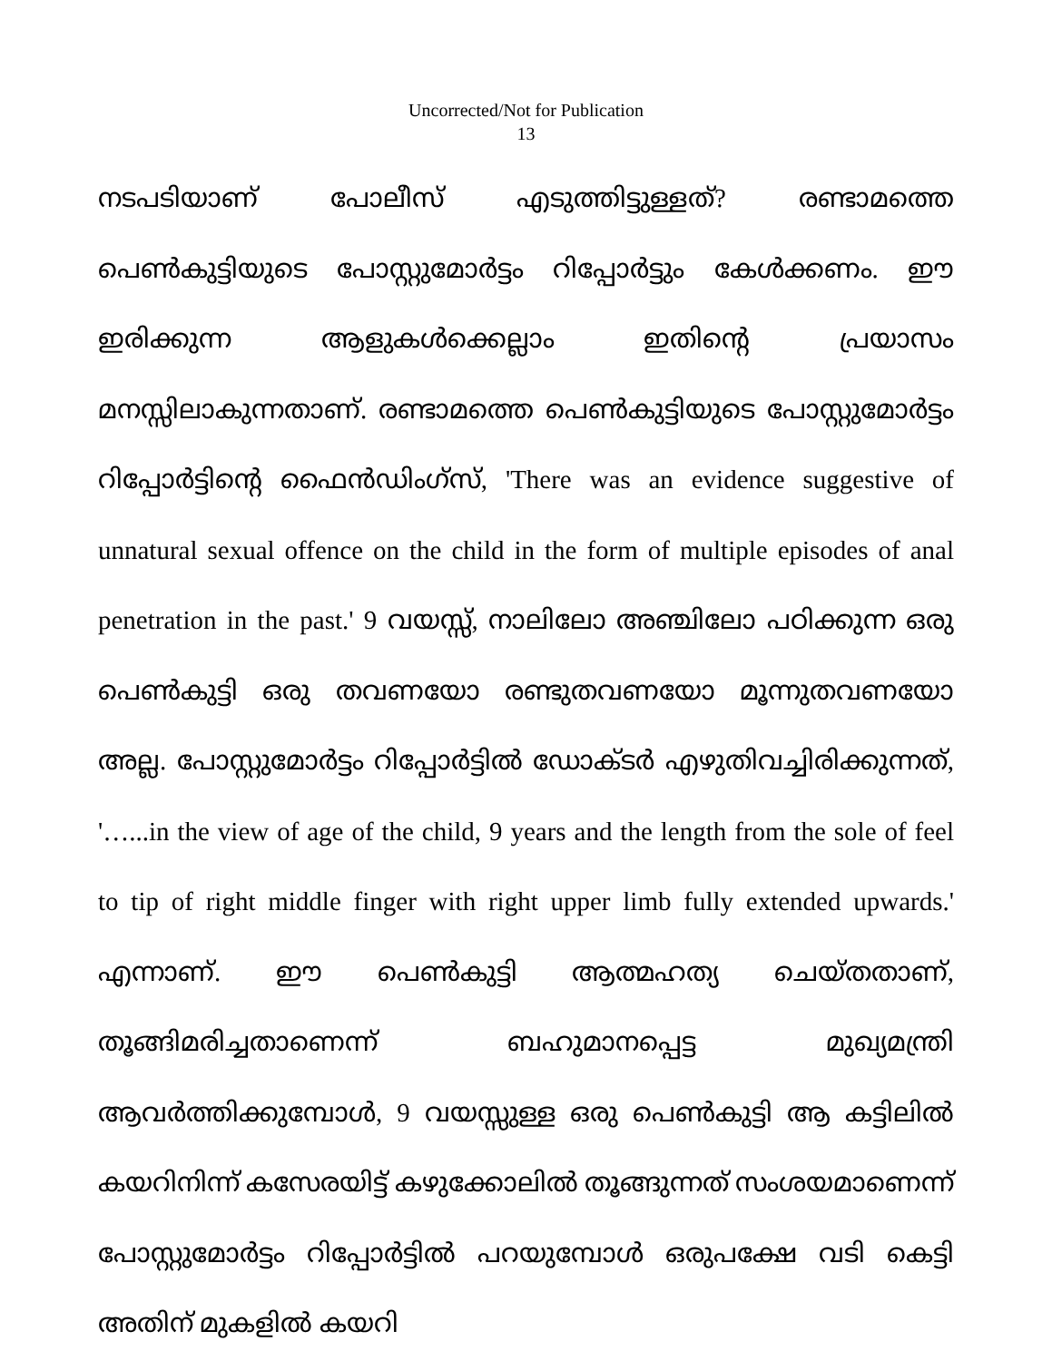Uncorrected/Not for Publication
13
നടപടിയാണ് പോലീസ് എടുത്തിട്ടുള്ളത്? രണ്ടാമത്തെ പെൺകുട്ടിയുടെ പോസ്റ്റുമോർട്ടം റിപ്പോർട്ടും കേൾക്കണം. ഈ ഇരിക്കുന്ന ആളുകൾക്കെല്ലാം ഇതിന്റെ പ്രയാസം മനസ്സിലാകുന്നതാണ്. രണ്ടാമത്തെ പെൺകുട്ടിയുടെ പോസ്റ്റുമോർട്ടം റിപ്പോർട്ടിന്റെ ഫൈൻഡിംഗ്സ്, 'There was an evidence suggestive of unnatural sexual offence on the child in the form of multiple episodes of anal penetration in the past.' 9 വയസ്സ്, നാലിലോ അഞ്ചിലോ പഠിക്കുന്ന ഒരു പെൺകുട്ടി ഒരു തവണയോ രണ്ടുതവണയോ മൂന്നുതവണയോ അല്ല. പോസ്റ്റുമോർട്ടം റിപ്പോർട്ടിൽ ഡോക്ടർ എഴുതിവച്ചിരിക്കുന്നത്, '…...in the view of age of the child, 9 years and the length from the sole of feel to tip of right middle finger with right upper limb fully extended upwards.' എന്നാണ്. ഈ പെൺകുട്ടി ആത്മഹത്യ ചെയ്തതാണ്, തൂങ്ങിമരിച്ചതാണെന്ന് ബഹുമാനപ്പെട്ട മുഖ്യമന്ത്രി ആവർത്തിക്കുമ്പോൾ, 9 വയസ്സുള്ള ഒരു പെൺകുട്ടി ആ കട്ടിലിൽ കയറിനിന്ന് കസേരയിട്ട് കഴുക്കോലിൽ തൂങ്ങുന്നത് സംശയമാണെന്ന് പോസ്റ്റുമോർട്ടം റിപ്പോർട്ടിൽ പറയുമ്പോൾ ഒരുപക്ഷേ വടി കെട്ടി അതിന് മുകളിൽ കയറി